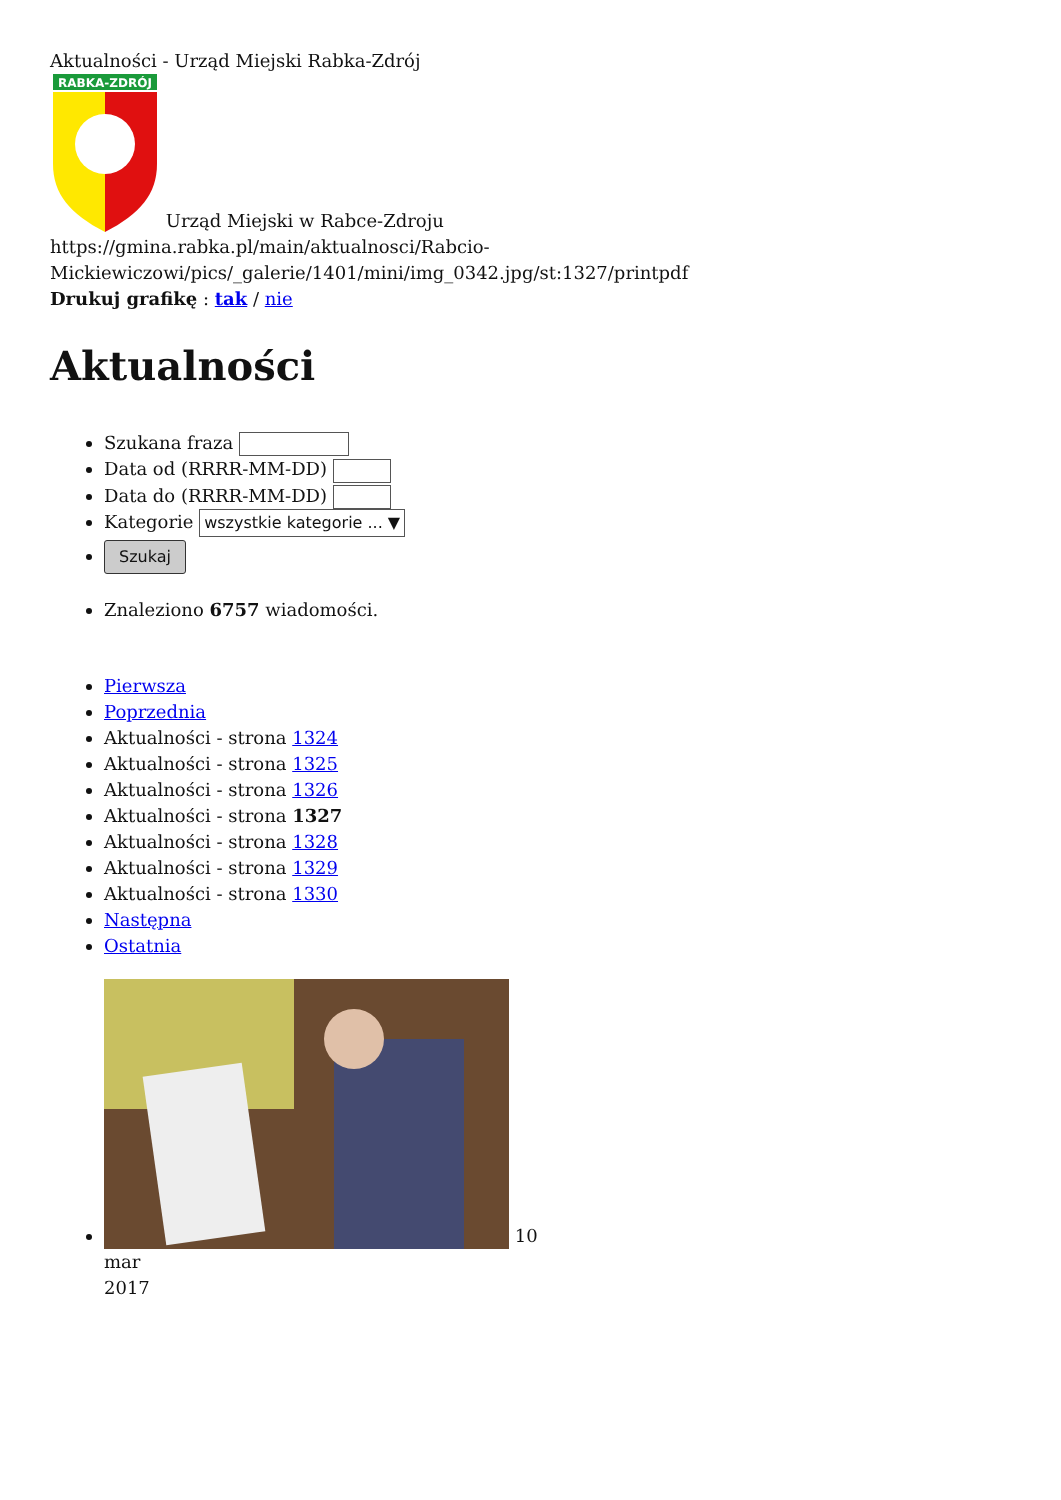Aktualności - Urząd Miejski Rabka-Zdrój
RABKA-ZDRÓJ
Urząd Miejski w Rabce-Zdroju
https://gmina.rabka.pl/main/aktualnosci/Rabcio-Mickiewiczowi/pics/_galerie/1401/mini/img_0342.jpg/st:1327/printpdf
Drukuj grafikę : tak / nie
Aktualności
Szukana fraza
Data od (RRRR-MM-DD)
Data do (RRRR-MM-DD)
Kategorie wszystkie kategorie ... ▼
Szukaj
Znaleziono 6757 wiadomości.
Pierwsza
Poprzednia
Aktualności - strona 1324
Aktualności - strona 1325
Aktualności - strona 1326
Aktualności - strona 1327
Aktualności - strona 1328
Aktualności - strona 1329
Aktualności - strona 1330
Następna
Ostatnia
10
mar
2017